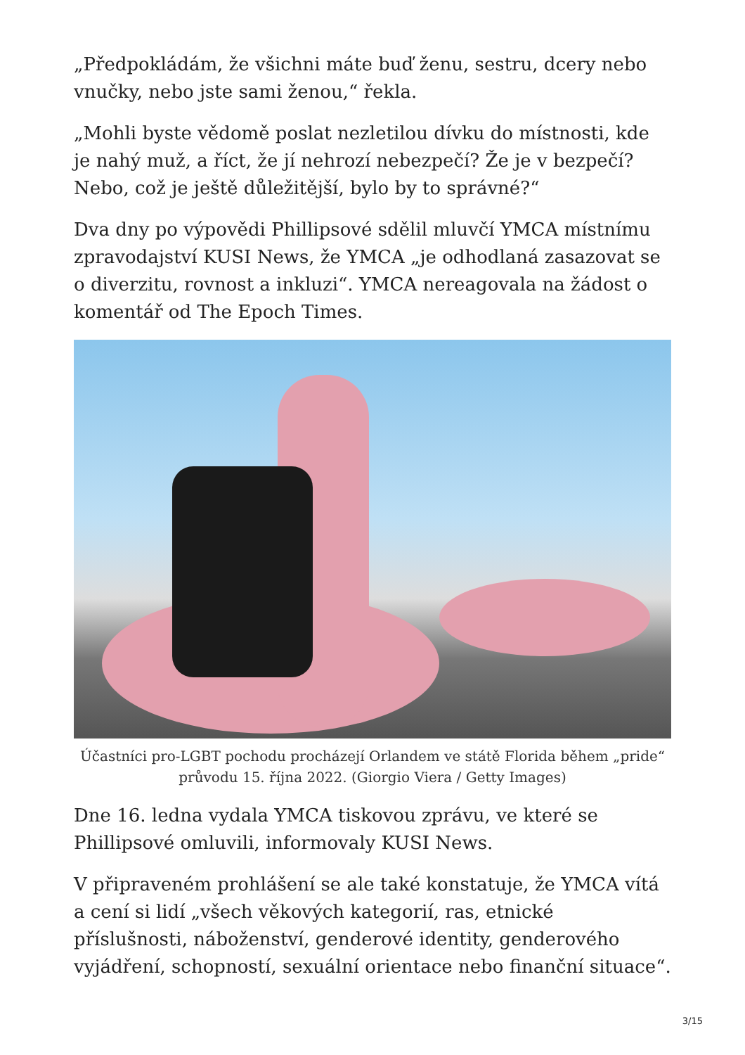„Předpokládám, že všichni máte buď ženu, sestru, dcery nebo vnučky, nebo jste sami ženou,“ řekla.
„Mohli byste vědomě poslat nezletilou dívku do místnosti, kde je nahý muž, a říct, že jí nehrozí nebezpečí? Že je v bezpečí? Nebo, což je ještě důležitější, bylo by to správné?“
Dva dny po výpovědi Phillipsové sdělil mluvčí YMCA místnímu zpravodajství KUSI News, že YMCA „je odhodlaná zasazovat se o diverzitu, rovnost a inkluzi“. YMCA nereagovala na žádost o komentář od The Epoch Times.
Účastníci pro-LGBT pochodu procházejí Orlandem ve státě Florida během „pride“ průvodu 15. října 2022. (Giorgio Viera / Getty Images)
Dne 16. ledna vydala YMCA tiskovou zprávu, ve které se Phillipsové omluvili, informovaly KUSI News.
V připraveném prohlášení se ale také konstatuje, že YMCA vítá a cení si lidí „všech věkových kategorií, ras, etnické příslušnosti, náboženství, genderové identity, genderového vyjádření, schopností, sexuální orientace nebo finanční situace“.
3/15